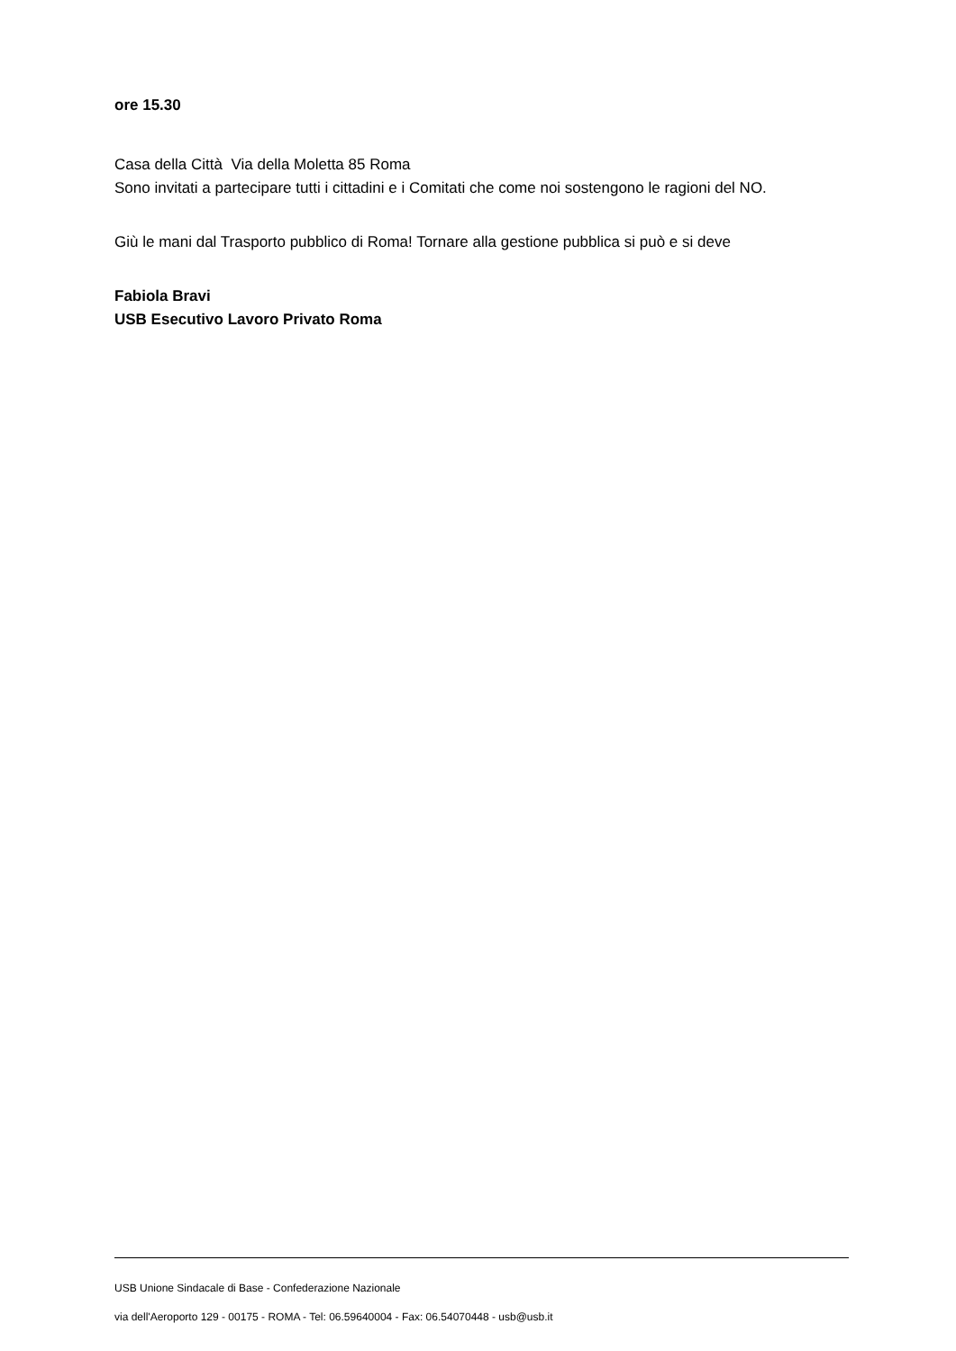ore 15.30
Casa della Città Via della Moletta 85 Roma
Sono invitati a partecipare tutti i cittadini e i Comitati che come noi sostengono le ragioni del NO.
Giù le mani dal Trasporto pubblico di Roma! Tornare alla gestione pubblica si può e si deve
Fabiola Bravi
USB Esecutivo Lavoro Privato Roma
USB Unione Sindacale di Base - Confederazione Nazionale
via dell'Aeroporto 129 - 00175 - ROMA - Tel: 06.59640004 - Fax: 06.54070448 - usb@usb.it